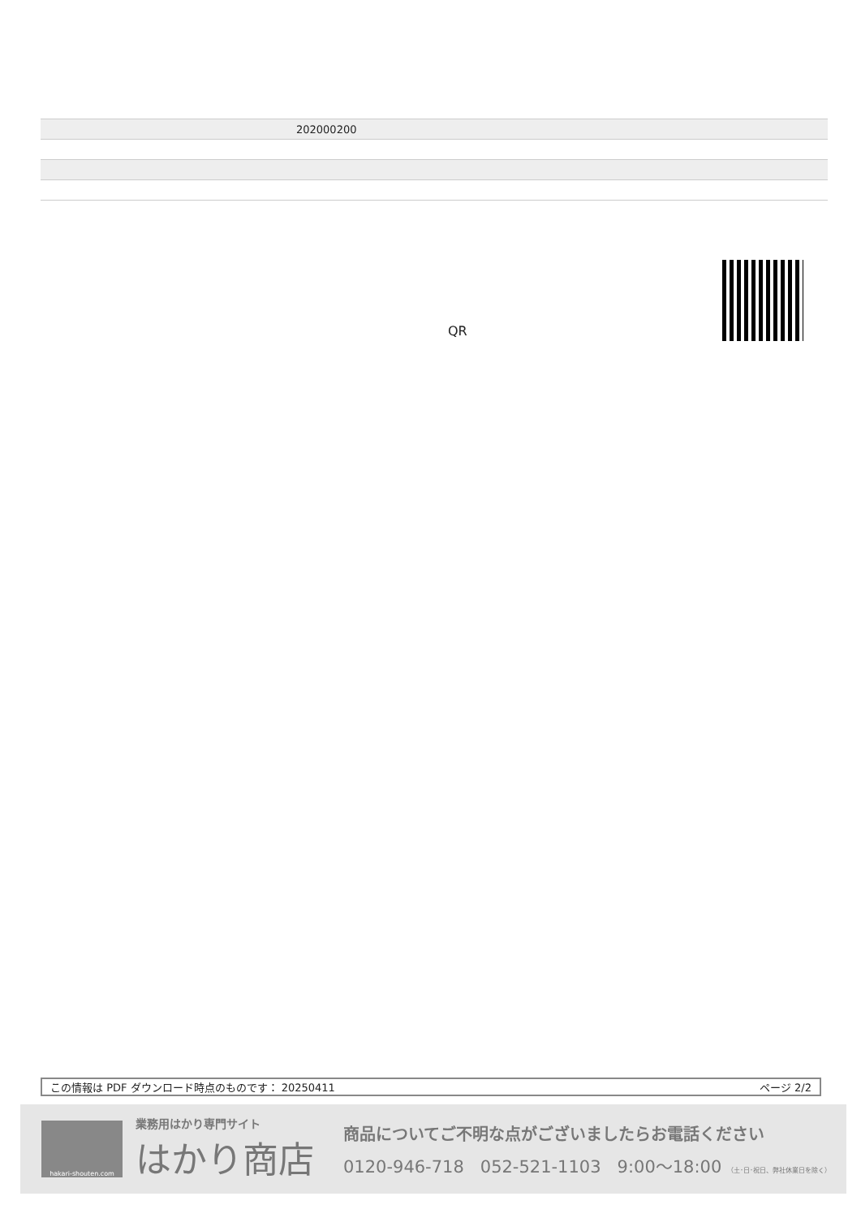| | 202000200 |
QR
この情報は PDF ダウンロード時点のものです： 20250411 ページ 2/2
hakari-shouten.com
業務用はかり専門サイト
はかり商店
商品についてご不明な点がございましたらお電話ください
0120-946-718 052-521-1103 9:00〜18:00 （土･日･祝日、弊社休業日を除く）